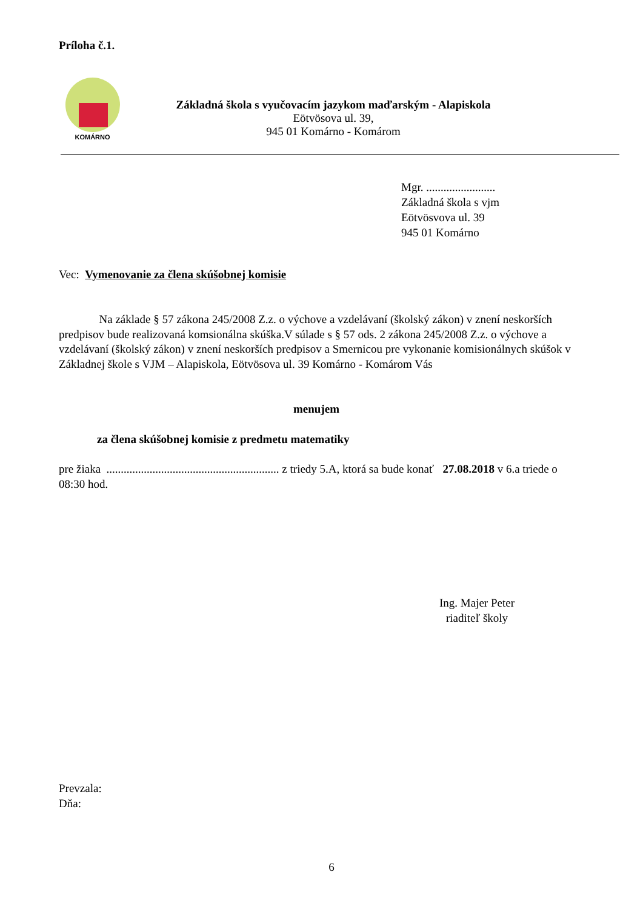Príloha č.1.
KOMÁRNO
Základná škola s vyučovacím jazykom maďarským - Alapiskola
Eötvösova ul. 39,
945 01 Komárno - Komárom
Mgr. ........................
Základná škola s vjm
Eötvösvova ul. 39
945 01 Komárno
Vec: Vymenovanie za člena skúšobnej komisie
Na základe § 57 zákona 245/2008 Z.z. o výchove a vzdelávaní (školský zákon) v znení neskorších predpisov bude realizovaná komsionálna skúška.V súlade s § 57 ods. 2 zákona 245/2008 Z.z. o výchove a vzdelávaní (školský zákon) v znení neskorších predpisov a Smernicou pre vykonanie komisionálnych skúšok v Základnej škole s VJM – Alapiskola, Eötvösova ul. 39 Komárno - Komárom Vás
menujem
za člena skúšobnej komisie z predmetu matematiky
pre žiaka ............................................................ z triedy 5.A, ktorá sa bude konať 27.08.2018 v 6.a triede o 08:30 hod.
Ing. Majer Peter
riaditeľ školy
Prevzala:
Dňa:
6